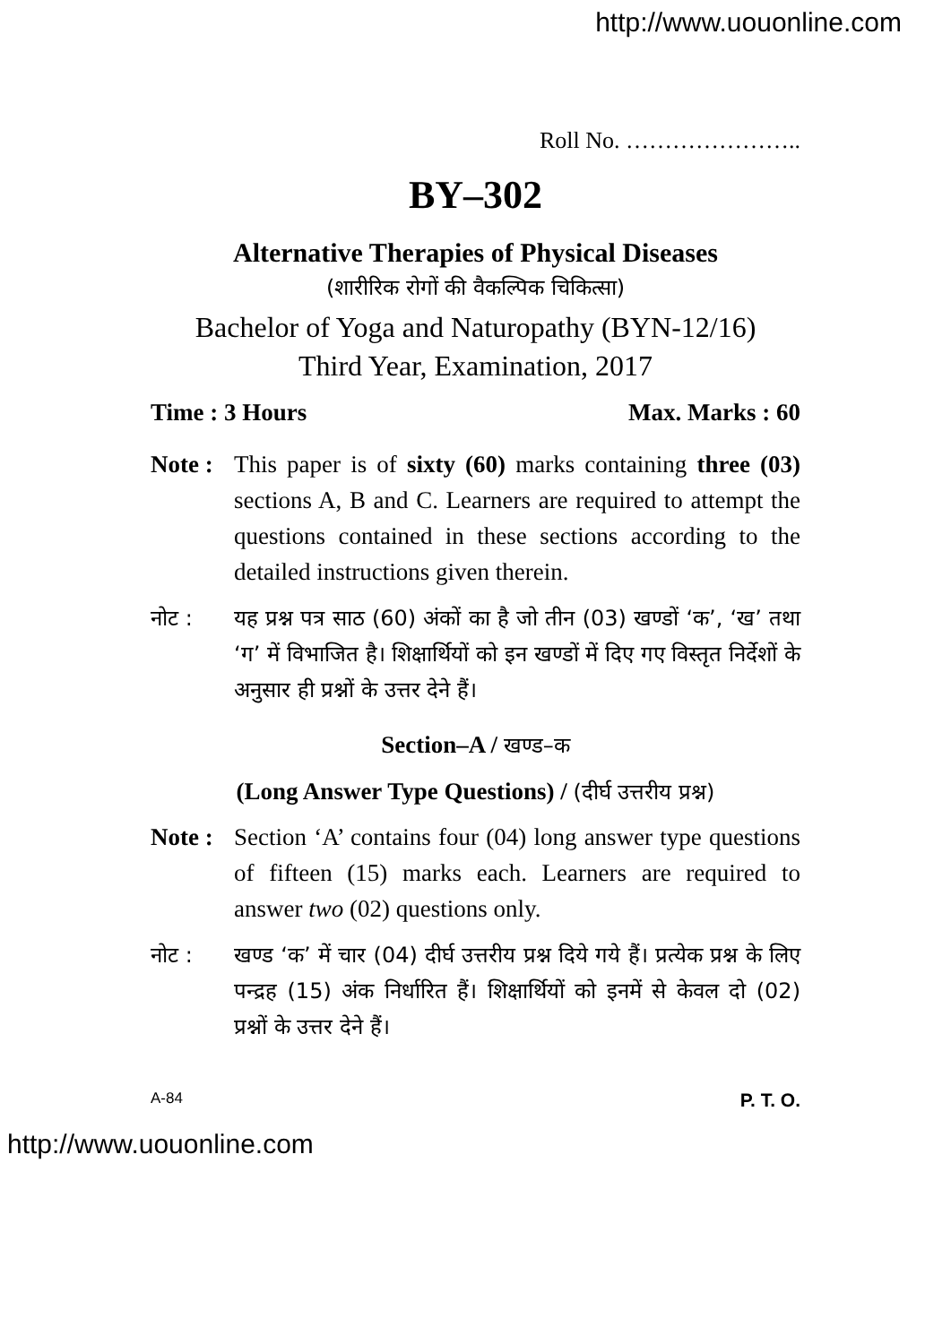http://www.uouonline.com
Roll No. …………………..
BY–302
Alternative Therapies of Physical Diseases
(शारीरिक रोगों की वैकल्पिक चिकित्सा)
Bachelor of Yoga and Naturopathy (BYN-12/16)
Third Year, Examination, 2017
Time : 3 Hours Max. Marks : 60
Note : This paper is of sixty (60) marks containing three (03) sections A, B and C. Learners are required to attempt the questions contained in these sections according to the detailed instructions given therein.
नोट : यह प्रश्न पत्र साठ (60) अंकों का है जो तीन (03) खण्डों ‘क’, ‘ख’ तथा ‘ग’ में विभाजित है। शिक्षार्थियों को इन खण्डों में दिए गए विस्तृत निर्देशों के अनुसार ही प्रश्नों के उत्तर देने हैं।
Section–A / खण्ड–क
(Long Answer Type Questions) / (दीर्घ उत्तरीय प्रश्न)
Note : Section ‘A’ contains four (04) long answer type questions of fifteen (15) marks each. Learners are required to answer two (02) questions only.
नोट : खण्ड ‘क’ में चार (04) दीर्घ उत्तरीय प्रश्न दिये गये हैं। प्रत्येक प्रश्न के लिए पन्द्रह (15) अंक निर्धारित हैं। शिक्षार्थियों को इनमें से केवल दो (02) प्रश्नों के उत्तर देने हैं।
A-84 P. T. O.
http://www.uouonline.com